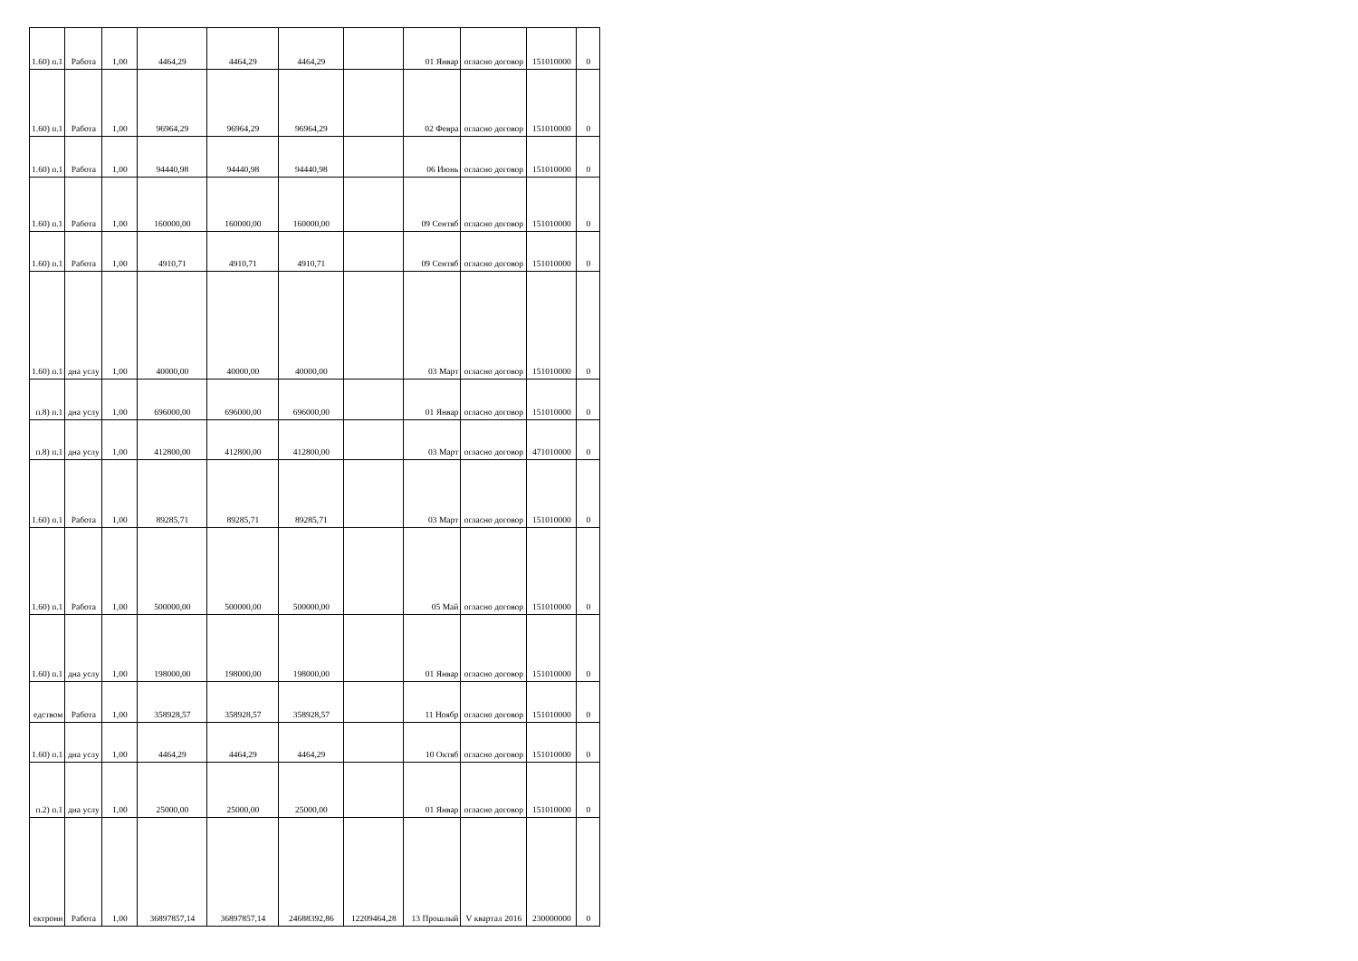| 1.60) п.1 | Работа | 1,00 | 4464,29 | 4464,29 | 4464,29 | | 01 Январ | огласно договор | 151010000 | 0 |
| 1.60) п.1 | Работа | 1,00 | 96964,29 | 96964,29 | 96964,29 | | 02 Февра | огласно договор | 151010000 | 0 |
| 1.60) п.1 | Работа | 1,00 | 94440,98 | 94440,98 | 94440,98 | | 06 Июнь | огласно договор | 151010000 | 0 |
| 1.60) п.1 | Работа | 1,00 | 160000,00 | 160000,00 | 160000,00 | | 09 Сентяб | огласно договор | 151010000 | 0 |
| 1.60) п.1 | Работа | 1,00 | 4910,71 | 4910,71 | 4910,71 | | 09 Сентяб | огласно договор | 151010000 | 0 |
| 1.60) п.1 | дна услу | 1,00 | 40000,00 | 40000,00 | 40000,00 | | 03 Март | огласно договор | 151010000 | 0 |
| п.8) п.1 | дна услу | 1,00 | 696000,00 | 696000,00 | 696000,00 | | 01 Январ | огласно договор | 151010000 | 0 |
| п.8) п.1 | дна услу | 1,00 | 412800,00 | 412800,00 | 412800,00 | | 03 Март | огласно договор | 471010000 | 0 |
| 1.60) п.1 | Работа | 1,00 | 89285,71 | 89285,71 | 89285,71 | | 03 Март | огласно договор | 151010000 | 0 |
| 1.60) п.1 | Работа | 1,00 | 500000,00 | 500000,00 | 500000,00 | | 05 Май | огласно договор | 151010000 | 0 |
| 1.60) п.1 | дна услу | 1,00 | 198000,00 | 198000,00 | 198000,00 | | 01 Январ | огласно договор | 151010000 | 0 |
| едством | Работа | 1,00 | 358928,57 | 358928,57 | 358928,57 | | 11 Ноябр | огласно договор | 151010000 | 0 |
| 1.60) п.1 | дна услу | 1,00 | 4464,29 | 4464,29 | 4464,29 | | 10 Октяб | огласно договор | 151010000 | 0 |
| п.2) п.1 | дна услу | 1,00 | 25000,00 | 25000,00 | 25000,00 | | 01 Январ | огласно договор | 151010000 | 0 |
| ектронн | Работа | 1,00 | 36897857,14 | 36897857,14 | 24688392,86 | 12209464,28 | 13 Прошлый | V квартал 2016 | 230000000 | 0 |